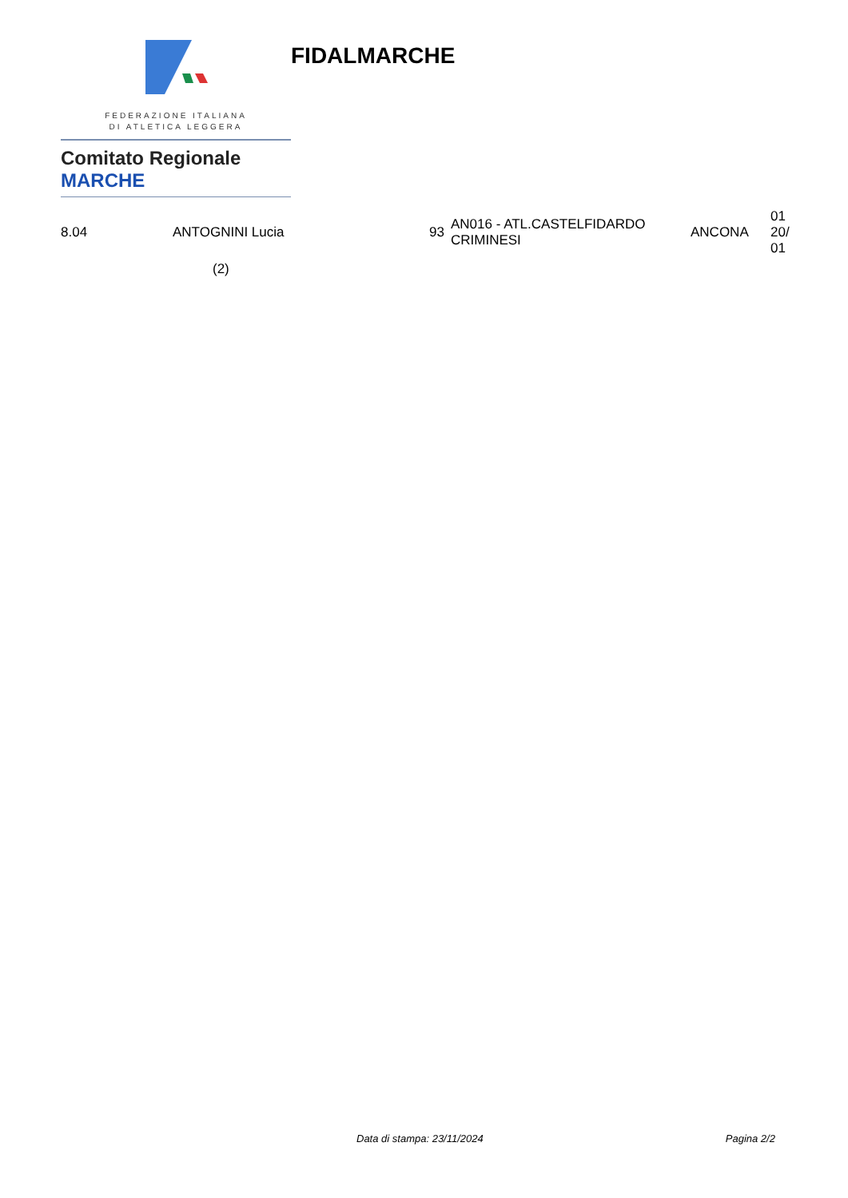FEDERAZIONE ITALIANA
DI ATLETICA LEGGERA
Comitato Regionale MARCHE
FIDALMARCHE
| 8.04 | ANTOGNINI Lucia | 93 | AN016 - ATL.CASTELFIDARDO CRIMINESI | ANCONA | 01 20/ 01 |
| | (2) | | | | |
Data di stampa: 23/11/2024 Pagina 2/2